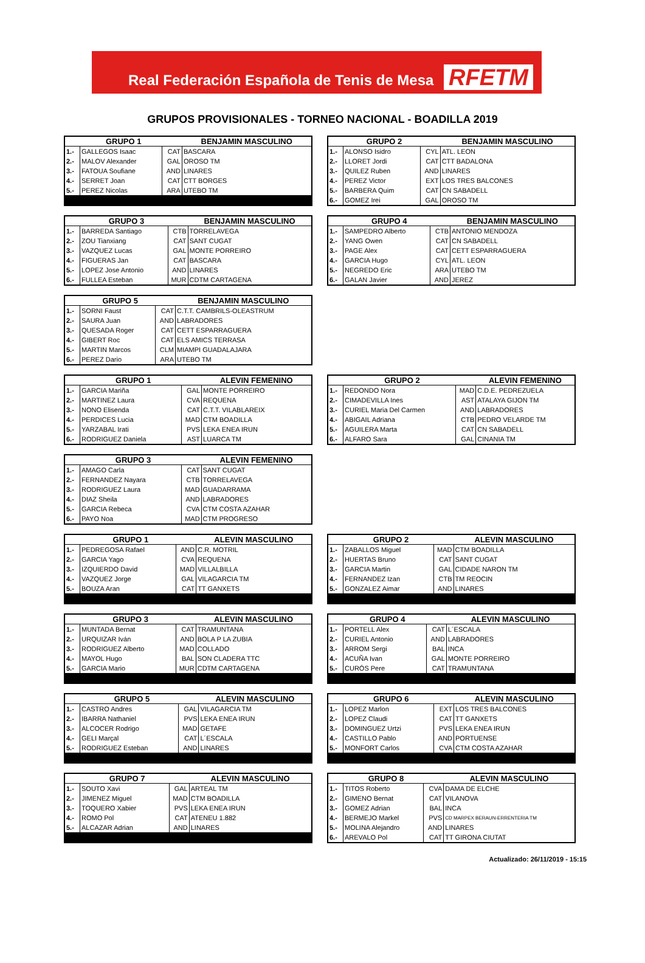Real Federación Española de Tenis de Mesa RFETM
GRUPOS PROVISIONALES - TORNEO NACIONAL - BOADILLA 2019
| GRUPO 1 | | | BENJAMIN MASCULINO |
| --- | --- | --- | --- |
| 1.- | GALLEGOS Isaac | CAT | BASCARA |
| 2.- | MALOV Alexander | GAL | OROSO TM |
| 3.- | FATOUA Soufiane | AND | LINARES |
| 4.- | SERRET Joan | CAT | CTT BORGES |
| 5.- | PEREZ Nicolas | ARA | UTEBO TM |
| GRUPO 2 | | | BENJAMIN MASCULINO |
| --- | --- | --- | --- |
| 1.- | ALONSO Isidro | CYL | ATL. LEON |
| 2.- | LLORET Jordi | CAT | CTT BADALONA |
| 3.- | QUILEZ Ruben | AND | LINARES |
| 4.- | PEREZ Victor | EXT | LOS TRES BALCONES |
| 5.- | BARBERA Quim | CAT | CN SABADELL |
| 6.- | GOMEZ Irei | GAL | OROSO TM |
| GRUPO 3 | | | BENJAMIN MASCULINO |
| --- | --- | --- | --- |
| 1.- | BARREDA Santiago | CTB | TORRELAVEGA |
| 2.- | ZOU Tianxiang | CAT | SANT CUGAT |
| 3.- | VAZQUEZ Lucas | GAL | MONTE PORREIRO |
| 4.- | FIGUERAS Jan | CAT | BASCARA |
| 5.- | LOPEZ Jose Antonio | AND | LINARES |
| 6.- | FULLEA Esteban | MUR | CDTM CARTAGENA |
| GRUPO 4 | | | BENJAMIN MASCULINO |
| --- | --- | --- | --- |
| 1.- | SAMPEDRO Alberto | CTB | ANTONIO MENDOZA |
| 2.- | YANG Owen | CAT | CN SABADELL |
| 3.- | PAGE Alex | CAT | CETT ESPARRAGUERA |
| 4.- | GARCIA Hugo | CYL | ATL. LEON |
| 5.- | NEGREDO Eric | ARA | UTEBO TM |
| 6.- | GALAN Javier | AND | JEREZ |
| GRUPO 5 | | | BENJAMIN MASCULINO |
| --- | --- | --- | --- |
| 1.- | SORNI Faust | CAT | C.T.T. CAMBRILS-OLEASTRUM |
| 2.- | SAURA Juan | AND | LABRADORES |
| 3.- | QUESADA Roger | CAT | CETT ESPARRAGUERA |
| 4.- | GIBERT Roc | CAT | ELS AMICS TERRASA |
| 5.- | MARTIN Marcos | CLM | MIAMPI GUADALAJARA |
| 6.- | PEREZ Dario | ARA | UTEBO TM |
| GRUPO 1 | | | ALEVIN FEMENINO |
| --- | --- | --- | --- |
| 1.- | GARCIA Mariña | GAL | MONTE PORREIRO |
| 2.- | MARTINEZ Laura | CVA | REQUENA |
| 3.- | NONO Elisenda | CAT | C.T.T. VILABLAREIX |
| 4.- | PERDICES Lucia | MAD | CTM BOADILLA |
| 5.- | YARZABAL Irati | PVS | LEKA ENEA IRUN |
| 6.- | RODRIGUEZ Daniela | AST | LUARCA TM |
| GRUPO 2 | | | ALEVIN FEMENINO |
| --- | --- | --- | --- |
| 1.- | REDONDO Nora | MAD | C.D.E. PEDREZUELA |
| 2.- | CIMADEVILLA Ines | AST | ATALAYA GIJON TM |
| 3.- | CURIEL Maria Del Carmen | AND | LABRADORES |
| 4.- | ABIGAIL Adriana | CTB | PEDRO VELARDE TM |
| 5.- | AGUILERA Marta | CAT | CN SABADELL |
| 6.- | ALFARO Sara | GAL | CINANIA TM |
| GRUPO 3 | | | ALEVIN FEMENINO |
| --- | --- | --- | --- |
| 1.- | AMAGO Carla | CAT | SANT CUGAT |
| 2.- | FERNANDEZ Nayara | CTB | TORRELAVEGA |
| 3.- | RODRIGUEZ Laura | MAD | GUADARRAMA |
| 4.- | DIAZ Sheila | AND | LABRADORES |
| 5.- | GARCIA Rebeca | CVA | CTM COSTA AZAHAR |
| 6.- | PAYO Noa | MAD | CTM PROGRESO |
| GRUPO 1 | | | ALEVIN MASCULINO |
| --- | --- | --- | --- |
| 1.- | PEDREGOSA Rafael | AND | C.R. MOTRIL |
| 2.- | GARCIA Yago | CVA | REQUENA |
| 3.- | IZQUIERDO David | MAD | VILLALBILLA |
| 4.- | VAZQUEZ Jorge | GAL | VILAGARCIA TM |
| 5.- | BOUZA Aran | CAT | TT GANXETS |
| GRUPO 2 | | | ALEVIN MASCULINO |
| --- | --- | --- | --- |
| 1.- | ZABALLOS Miguel | MAD | CTM BOADILLA |
| 2.- | HUERTAS Bruno | CAT | SANT CUGAT |
| 3.- | GARCIA Martin | GAL | CIDADE NARON TM |
| 4.- | FERNANDEZ Izan | CTB | TM REOCIN |
| 5.- | GONZALEZ Aimar | AND | LINARES |
| GRUPO 3 | | | ALEVIN MASCULINO |
| --- | --- | --- | --- |
| 1.- | MUNTADA Bernat | CAT | TRAMUNTANA |
| 2.- | URQUIZAR Iván | AND | BOLA P LA ZUBIA |
| 3.- | RODRIGUEZ Alberto | MAD | COLLADO |
| 4.- | MAYOL Hugo | BAL | SON CLADERA TTC |
| 5.- | GARCIA Mario | MUR | CDTM CARTAGENA |
| GRUPO 4 | | | ALEVIN MASCULINO |
| --- | --- | --- | --- |
| 1.- | PORTELL Alex | CAT | L´ESCALA |
| 2.- | CURIEL Antonio | AND | LABRADORES |
| 3.- | ARROM Sergi | BAL | INCA |
| 4.- | ACUÑA Ivan | GAL | MONTE PORREIRO |
| 5.- | CURÓS Pere | CAT | TRAMUNTANA |
| GRUPO 5 | | | ALEVIN MASCULINO |
| --- | --- | --- | --- |
| 1.- | CASTRO Andres | GAL | VILAGARCIA TM |
| 2.- | IBARRA Nathaniel | PVS | LEKA ENEA IRUN |
| 3.- | ALCOCER Rodrigo | MAD | GETAFE |
| 4.- | GELI Marçal | CAT | L´ESCALA |
| 5.- | RODRIGUEZ Esteban | AND | LINARES |
| GRUPO 6 | | | ALEVIN MASCULINO |
| --- | --- | --- | --- |
| 1.- | LOPEZ Marlon | EXT | LOS TRES BALCONES |
| 2.- | LOPEZ Claudi | CAT | TT GANXETS |
| 3.- | DOMINGUEZ Urtzi | PVS | LEKA ENEA IRUN |
| 4.- | CASTILLO Pablo | AND | PORTUENSE |
| 5.- | MONFORT Carlos | CVA | CTM COSTA AZAHAR |
| GRUPO 7 | | | ALEVIN MASCULINO |
| --- | --- | --- | --- |
| 1.- | SOUTO Xavi | GAL | ARTEAL TM |
| 2.- | JIMENEZ Miguel | MAD | CTM BOADILLA |
| 3.- | TOQUERO Xabier | PVS | LEKA ENEA IRUN |
| 4.- | ROMO Pol | CAT | ATENEU 1.882 |
| 5.- | ALCAZAR Adrian | AND | LINARES |
| GRUPO 8 | | | ALEVIN MASCULINO |
| --- | --- | --- | --- |
| 1.- | TITOS Roberto | CVA | DAMA DE ELCHE |
| 2.- | GIMENO Bernat | CAT | VILANOVA |
| 3.- | GOMEZ Adrian | BAL | INCA |
| 4.- | BERMEJO Markel | PVS | CD MARPEX BERAUN-ERRENTERIA TM |
| 5.- | MOLINA Alejandro | AND | LINARES |
| 6.- | AREVALO Pol | CAT | TT GIRONA CIUTAT |
Actualizado: 26/11/2019 - 15:15